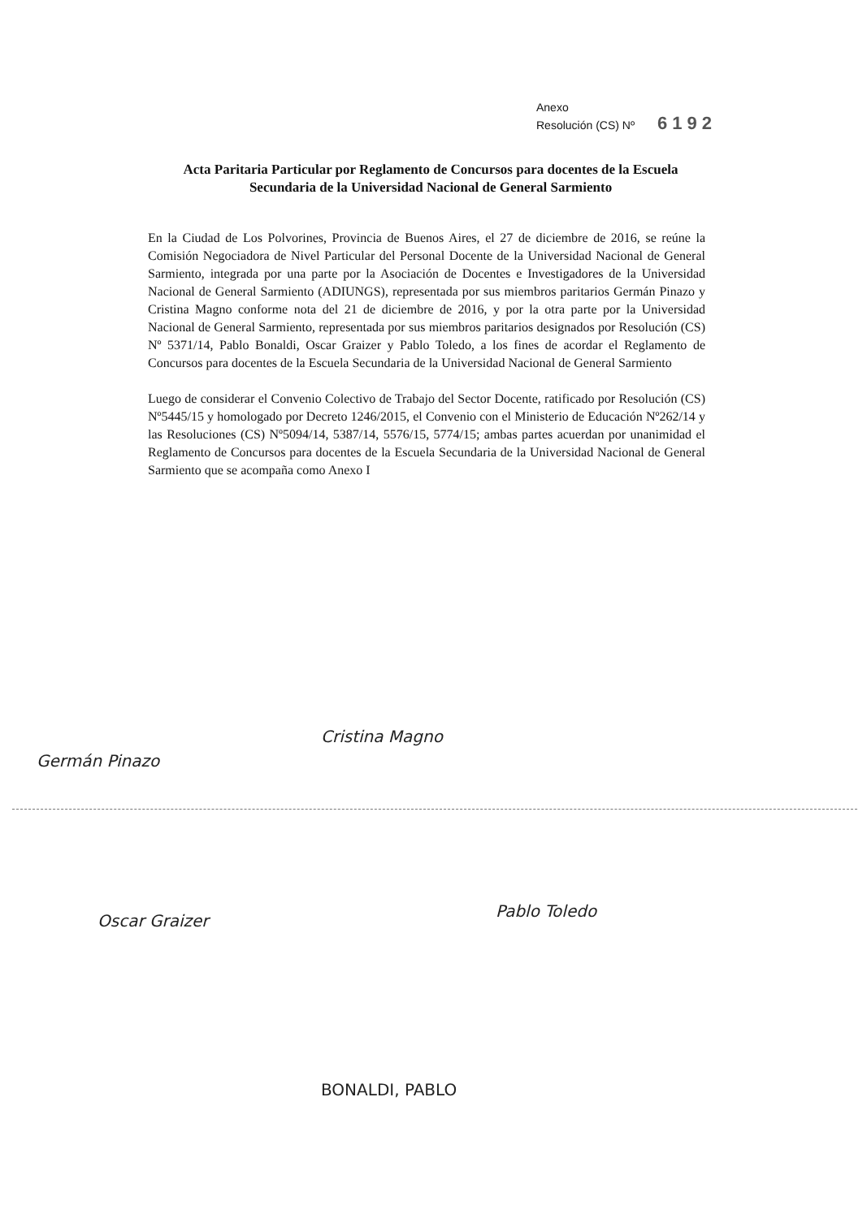Anexo
Resolución (CS) Nº 6192
Acta Paritaria Particular por Reglamento de Concursos para docentes de la Escuela Secundaria de la Universidad Nacional de General Sarmiento
En la Ciudad de Los Polvorines, Provincia de Buenos Aires, el 27 de diciembre de 2016, se reúne la Comisión Negociadora de Nivel Particular del Personal Docente de la Universidad Nacional de General Sarmiento, integrada por una parte por la Asociación de Docentes e Investigadores de la Universidad Nacional de General Sarmiento (ADIUNGS), representada por sus miembros paritarios Germán Pinazo y Cristina Magno conforme nota del 21 de diciembre de 2016, y por la otra parte por la Universidad Nacional de General Sarmiento, representada por sus miembros paritarios designados por Resolución (CS) Nº 5371/14, Pablo Bonaldi, Oscar Graizer y Pablo Toledo, a los fines de acordar el Reglamento de Concursos para docentes de la Escuela Secundaria de la Universidad Nacional de General Sarmiento
Luego de considerar el Convenio Colectivo de Trabajo del Sector Docente, ratificado por Resolución (CS) Nº5445/15 y homologado por Decreto 1246/2015, el Convenio con el Ministerio de Educación Nº262/14 y las Resoluciones (CS) Nº5094/14, 5387/14, 5576/15, 5774/15; ambas partes acuerdan por unanimidad el Reglamento de Concursos para docentes de la Escuela Secundaria de la Universidad Nacional de General Sarmiento que se acompaña como Anexo I
Germán Pinazo
Cristina Magno
Oscar Graizer
Pablo Toledo
BONALDI, PABLO